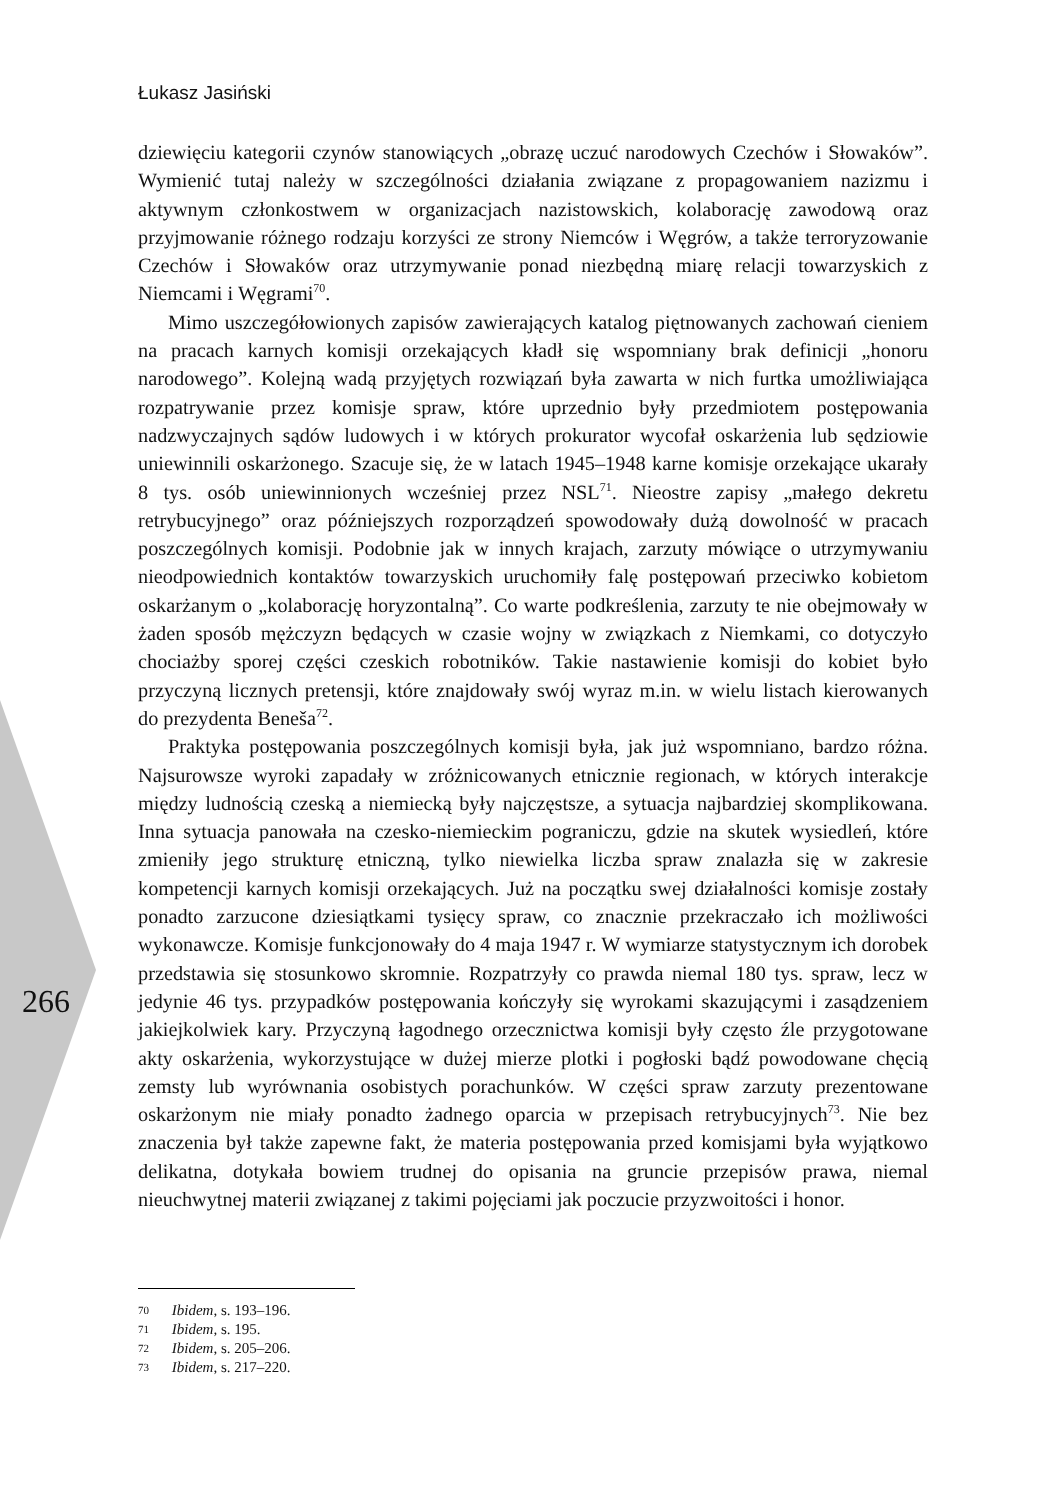Łukasz Jasiński
dziewięciu kategorii czynów stanowiących „obrazę uczuć narodowych Czechów i Słowaków”. Wymienić tutaj należy w szczególności działania związane z propagowaniem nazizmu i aktywnym członkostwem w organizacjach nazistowskich, kolaborację zawodową oraz przyjmowanie różnego rodzaju korzyści ze strony Niemców i Węgrów, a także terroryzowanie Czechów i Słowaków oraz utrzymywanie ponad niezbędną miarę relacji towarzyskich z Niemcami i Węgrami<sup>70</sup>.
Mimo uszczegółowionych zapisów zawierających katalog piętnowanych zachowań cieniem na pracach karnych komisji orzekających kładł się wspomniany brak definicji „honoru narodowego”. Kolejną wadą przyjętych rozwiązań była zawarta w nich furtka umożliwiająca rozpatrywanie przez komisje spraw, które uprzednio były przedmiotem postępowania nadzwyczajnych sądów ludowych i w których prokurator wycofał oskarżenia lub sędziowie uniewinnili oskarżonego. Szacuje się, że w latach 1945–1948 karne komisje orzekające ukarały 8 tys. osób uniewinnionych wcześniej przez NSL<sup>71</sup>. Nieostre zapisy „małego dekretu retrybucyjnego” oraz późniejszych rozporządzeń spowodowały dużą dowolność w pracach poszczególnych komisji. Podobnie jak w innych krajach, zarzuty mówiące o utrzymywaniu nieodpowiednich kontaktów towarzyskich uruchomiły falę postępowań przeciwko kobietom oskarżanym o „kolaborację horyzontalną”. Co warte podkreślenia, zarzuty te nie obejmowały w żaden sposób mężczyzn będących w czasie wojny w związkach z Niemkami, co dotyczyło chociażby sporej części czeskich robotników. Takie nastawienie komisji do kobiet było przyczyną licznych pretensji, które znajdowały swój wyraz m.in. w wielu listach kierowanych do prezydenta Beneša<sup>72</sup>.
Praktyka postępowania poszczególnych komisji była, jak już wspomniano, bardzo różna. Najsurowsze wyroki zapadały w zróżnicowanych etnicznie regionach, w których interakcje między ludnością czeską a niemiecką były najczęstsze, a sytuacja najbardziej skomplikowana. Inna sytuacja panowała na czesko-niemieckim pograniczu, gdzie na skutek wysiedleń, które zmieniły jego strukturę etniczną, tylko niewielka liczba spraw znalazła się w zakresie kompetencji karnych komisji orzekających. Już na początku swej działalności komisje zostały ponadto zarzucone dziesiątkami tysięcy spraw, co znacznie przekraczało ich możliwości wykonawcze. Komisje funkcjonowały do 4 maja 1947 r. W wymiarze statystycznym ich dorobek przedstawia się stosunkowo skromnie. Rozpatrzyły co prawda niemal 180 tys. spraw, lecz w jedynie 46 tys. przypadków postępowania kończyły się wyrokami skazującymi i zasądzeniem jakiejkolwiek kary. Przyczyną łagodnego orzecznictwa komisji były często źle przygotowane akty oskarżenia, wykorzystujące w dużej mierze plotki i pogłoski bądź powodowane chęcią zemsty lub wyrównania osobistych porachunków. W części spraw zarzuty prezentowane oskarżonym nie miały ponadto żadnego oparcia w przepisach retrybucyjnych<sup>73</sup>. Nie bez znaczenia był także zapewne fakt, że materia postępowania przed komisjami była wyjątkowo delikatna, dotykała bowiem trudnej do opisania na gruncie przepisów prawa, niemal nieuchwytnej materii związanej z takimi pojęciami jak poczucie przyzwoitości i honor.
266
70 Ibidem, s. 193–196.
71 Ibidem, s. 195.
72 Ibidem, s. 205–206.
73 Ibidem, s. 217–220.